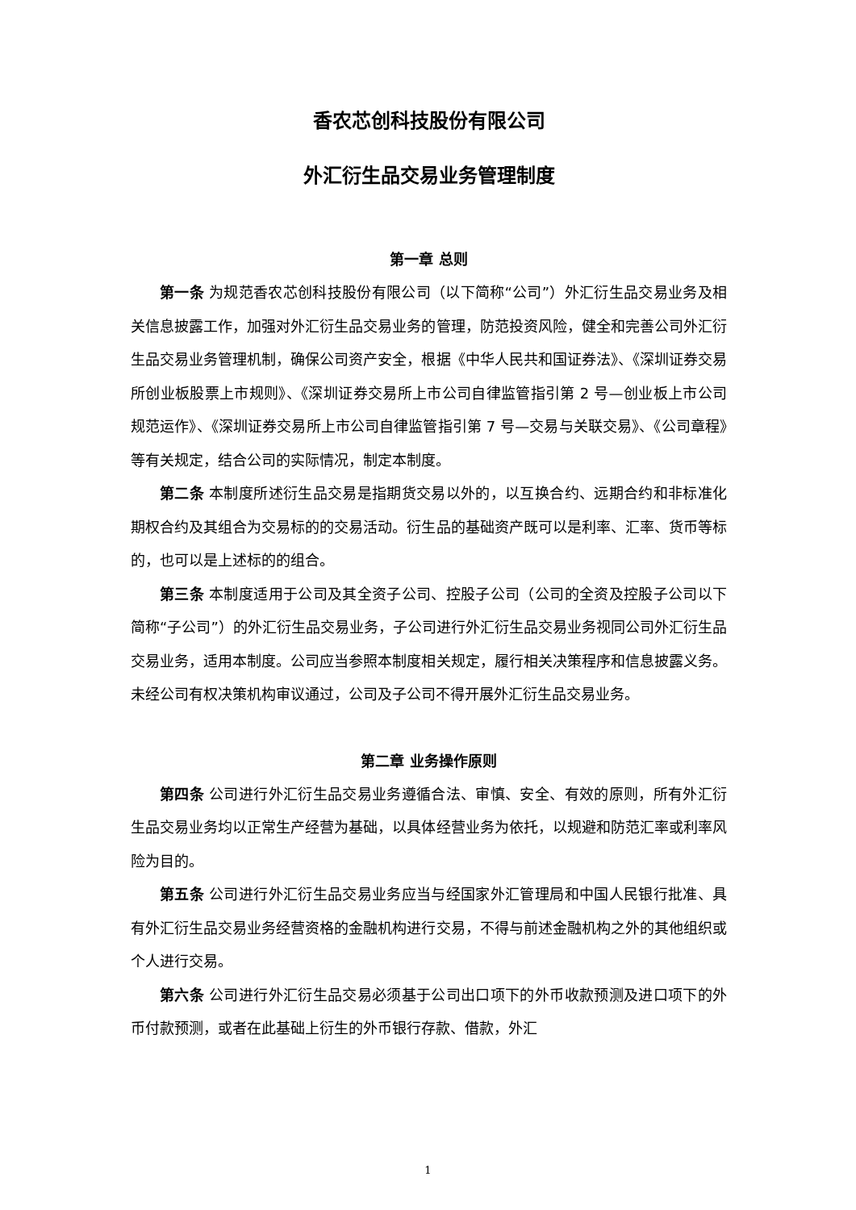香农芯创科技股份有限公司
外汇衍生品交易业务管理制度
第一章 总则
第一条 为规范香农芯创科技股份有限公司（以下简称“公司”）外汇衍生品交易业务及相关信息披露工作，加强对外汇衍生品交易业务的管理，防范投资风险，健全和完善公司外汇衍生品交易业务管理机制，确保公司资产安全，根据《中华人民共和国证券法》、《深圳证券交易所创业板股票上市规则》、《深圳证券交易所上市公司自律监管指引第 2 号—创业板上市公司规范运作》、《深圳证券交易所上市公司自律监管指引第 7 号—交易与关联交易》、《公司章程》等有关规定，结合公司的实际情况，制定本制度。
第二条 本制度所述衍生品交易是指期货交易以外的，以互换合约、远期合约和非标准化期权合约及其组合为交易标的的交易活动。衍生品的基础资产既可以是利率、汇率、货币等标的，也可以是上述标的的组合。
第三条 本制度适用于公司及其全资子公司、控股子公司（公司的全资及控股子公司以下简称“子公司”）的外汇衍生品交易业务，子公司进行外汇衍生品交易业务视同公司外汇衍生品交易业务，适用本制度。公司应当参照本制度相关规定，履行相关决策程序和信息披露义务。未经公司有权决策机构审议通过，公司及子公司不得开展外汇衍生品交易业务。
第二章 业务操作原则
第四条 公司进行外汇衍生品交易业务遵循合法、审慎、安全、有效的原则，所有外汇衍生品交易业务均以正常生产经营为基础，以具体经营业务为依托，以规避和防范汇率或利率风险为目的。
第五条 公司进行外汇衍生品交易业务应当与经国家外汇管理局和中国人民银行批准、具有外汇衍生品交易业务经营资格的金融机构进行交易，不得与前述金融机构之外的其他组织或个人进行交易。
第六条 公司进行外汇衍生品交易必须基于公司出口项下的外币收款预测及进口项下的外币付款预测，或者在此基础上衍生的外币银行存款、借款，外汇
1